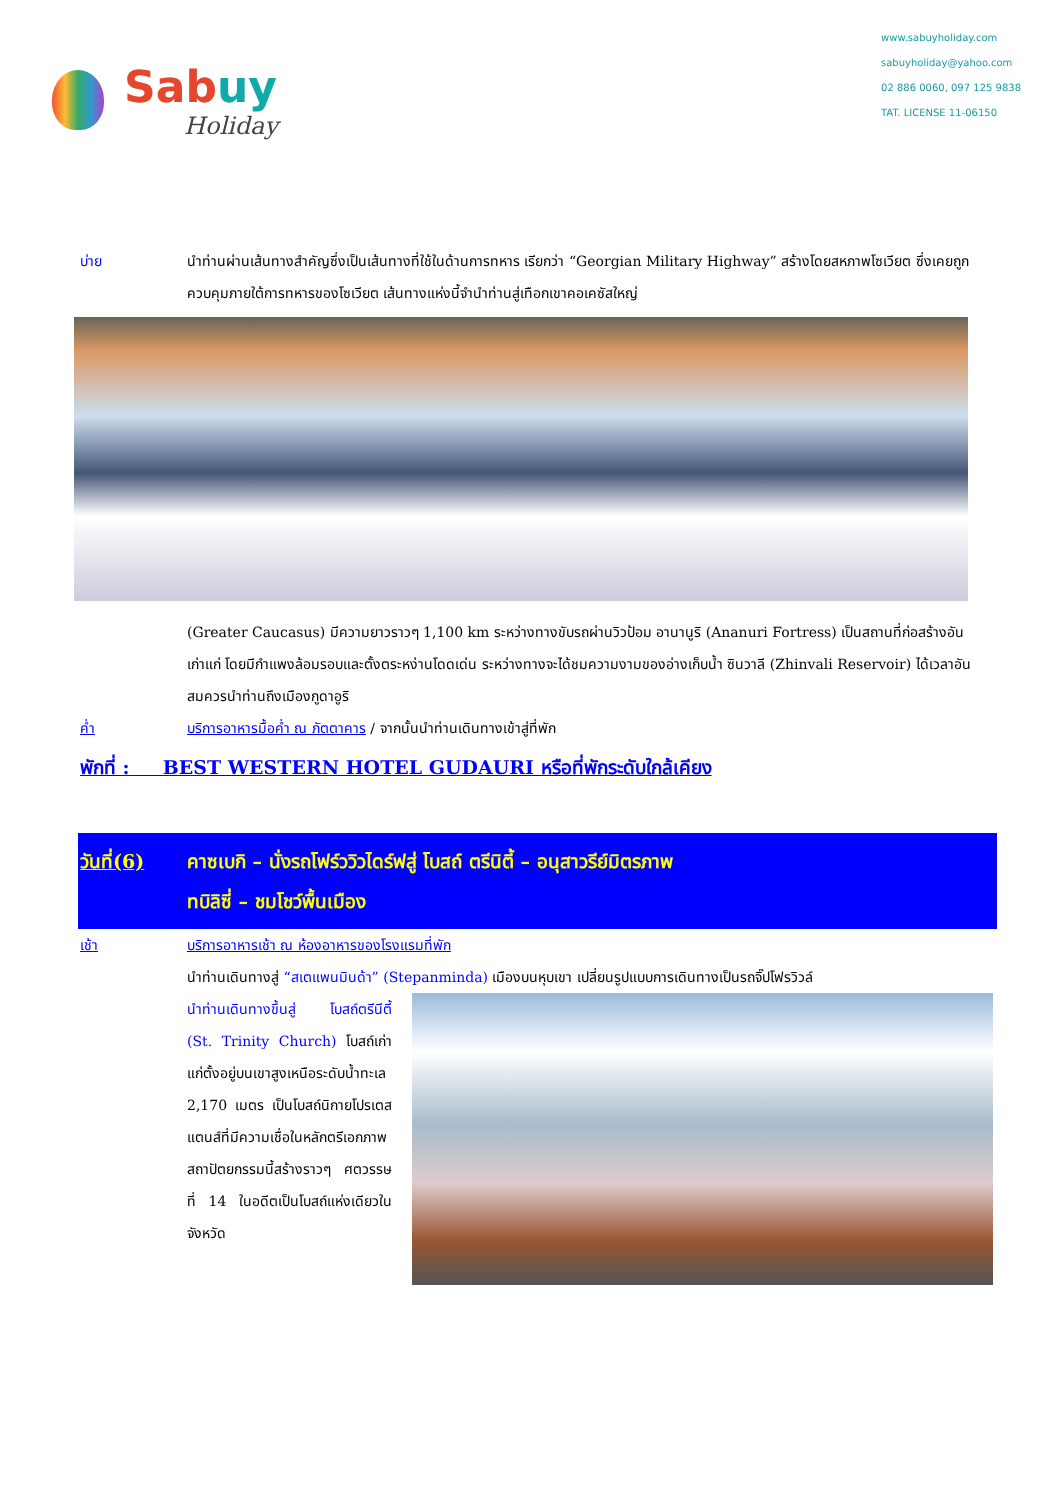Sabuy
Holiday
www.sabuyholiday.com
sabuyholiday@yahoo.com
02 886 0060, 097 125 9838
TAT. LICENSE 11-06150
บ่าย นำท่านผ่านเส้นทางสำคัญซึ่งเป็นเส้นทางที่ใช้ในด้านการทหาร เรียกว่า “Georgian Military Highway” สร้างโดยสหภาพโซเวียต ซึ่งเคยถูกควบคุมภายใต้การทหารของโซเวียต เส้นทางแห่งนี้จำนำท่านสู่เทือกเขาคอเคซัสใหญ่
(Greater Caucasus) มีความยาวราวๆ 1,100 km ระหว่างทางขับรถผ่านวิวป้อม อานานูริ (Ananuri Fortress) เป็นสถานที่ก่อสร้างอันเก่าแก่ โดยมีกำแพงล้อมรอบและตั้งตระหง่านโดดเด่น ระหว่างทางจะได้ชมความงามของอ่างเก็บน้ำ ซินวาลี (Zhinvali Reservoir) ได้เวลาอันสมควรนำท่านถึงเมืองกูดาอูริ
ค่ำ บริการอาหารมื้อค่ำ ณ ภัตตาคาร / จากนั้นนำท่านเดินทางเข้าสู่ที่พัก
พักที่ : BEST WESTERN HOTEL GUDAURI หรือที่พักระดับใกล้เคียง
วันที่(6) คาซเบกิ – นั่งรถโฟร์ววิวไดร์ฟสู่ โบสถ์ ตรีนิตี้ – อนุสาวรีย์มิตรภาพ
ทบิลิซี่ – ชมโชว์พื้นเมือง
เช้า บริการอาหารเช้า ณ ห้องอาหารของโรงแรมที่พัก
นำท่านเดินทางสู่ “สเตแพนมินด้า” (Stepanminda) เมืองบนหุบเขา เปลี่ยนรูปแบบการเดินทางเป็นรถจิ๊ปโฟรวิวล์
นำท่านเดินทางขึ้นสู่ โบสถ์ตรีนีตี้ (St. Trinity Church) โบสถ์เก่าแก่ตั้งอยู่บนเขาสูงเหนือระดับน้ำทะเล 2,170 เมตร เป็นโบสถ์นิกายโปรเตสแตนส์ที่มีความเชื่อในหลักตรีเอกภาพ สถาปัตยกรรมนี้สร้างราวๆ ศตวรรษที่ 14 ในอดีตเป็นโบสถ์แห่งเดียวในจังหวัด